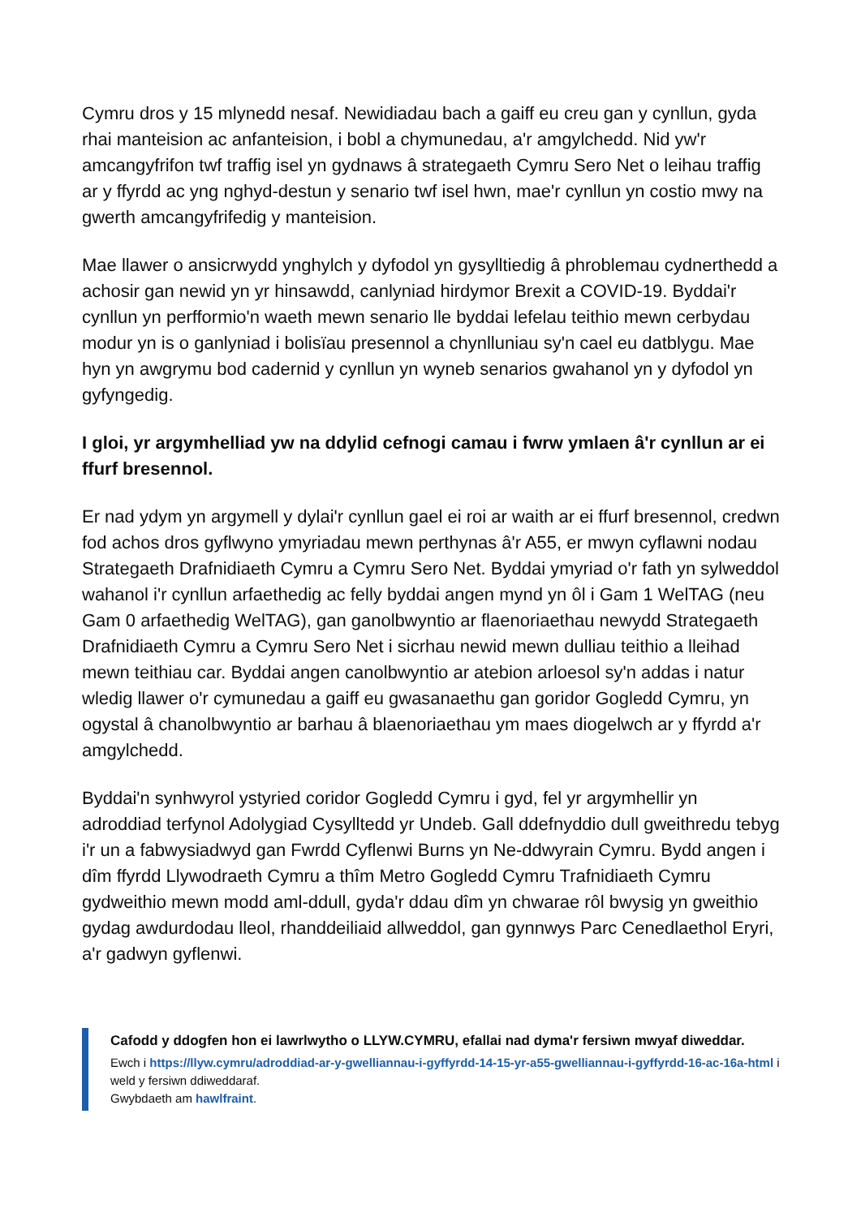Cymru dros y 15 mlynedd nesaf. Newidiadau bach a gaiff eu creu gan y cynllun, gyda rhai manteision ac anfanteision, i bobl a chymunedau, a'r amgylchedd. Nid yw'r amcangyfrifon twf traffig isel yn gydnaws â strategaeth Cymru Sero Net o leihau traffig ar y ffyrdd ac yng nghyd-destun y senario twf isel hwn, mae'r cynllun yn costio mwy na gwerth amcangyfrifedig y manteision.
Mae llawer o ansicrwydd ynghylch y dyfodol yn gysylltiedig â phroblemau cydnerthedd a achosir gan newid yn yr hinsawdd, canlyniad hirdymor Brexit a COVID-19. Byddai'r cynllun yn perfformio'n waeth mewn senario lle byddai lefelau teithio mewn cerbydau modur yn is o ganlyniad i bolisïau presennol a chynlluniau sy'n cael eu datblygu. Mae hyn yn awgrymu bod cadernid y cynllun yn wyneb senarios gwahanol yn y dyfodol yn gyfyngedig.
I gloi, yr argymhelliad yw na ddylid cefnogi camau i fwrw ymlaen â'r cynllun ar ei ffurf bresennol.
Er nad ydym yn argymell y dylai'r cynllun gael ei roi ar waith ar ei ffurf bresennol, credwn fod achos dros gyflwyno ymyriadau mewn perthynas â'r A55, er mwyn cyflawni nodau Strategaeth Drafnidiaeth Cymru a Cymru Sero Net. Byddai ymyriad o'r fath yn sylweddol wahanol i'r cynllun arfaethedig ac felly byddai angen mynd yn ôl i Gam 1 WelTAG (neu Gam 0 arfaethedig WelTAG), gan ganolbwyntio ar flaenoriaethau newydd Strategaeth Drafnidiaeth Cymru a Cymru Sero Net i sicrhau newid mewn dulliau teithio a lleihad mewn teithiau car. Byddai angen canolbwyntio ar atebion arloesol sy'n addas i natur wledig llawer o'r cymunedau a gaiff eu gwasanaethu gan goridor Gogledd Cymru, yn ogystal â chanolbwyntio ar barhau â blaenoriaethau ym maes diogelwch ar y ffyrdd a'r amgylchedd.
Byddai'n synhwyrol ystyried coridor Gogledd Cymru i gyd, fel yr argymhellir yn adroddiad terfynol Adolygiad Cysylltedd yr Undeb. Gall ddefnyddio dull gweithredu tebyg i'r un a fabwysiadwyd gan Fwrdd Cyflenwi Burns yn Ne-ddwyrain Cymru. Bydd angen i dîm ffyrdd Llywodraeth Cymru a thîm Metro Gogledd Cymru Trafnidiaeth Cymru gydweithio mewn modd aml-ddull, gyda'r ddau dîm yn chwarae rôl bwysig yn gweithio gydag awdurdodau lleol, rhanddeiliaid allweddol, gan gynnwys Parc Cenedlaethol Eryri, a'r gadwyn gyflenwi.
Cafodd y ddogfen hon ei lawrlwytho o LLYW.CYMRU, efallai nad dyma'r fersiwn mwyaf diweddar.
Ewch i https://llyw.cymru/adroddiad-ar-y-gwelliannau-i-gyffyrdd-14-15-yr-a55-gwelliannau-i-gyffyrdd-16-ac-16a-html i weld y fersiwn ddiweddaraf.
Gwybdaeth am hawlfraint.